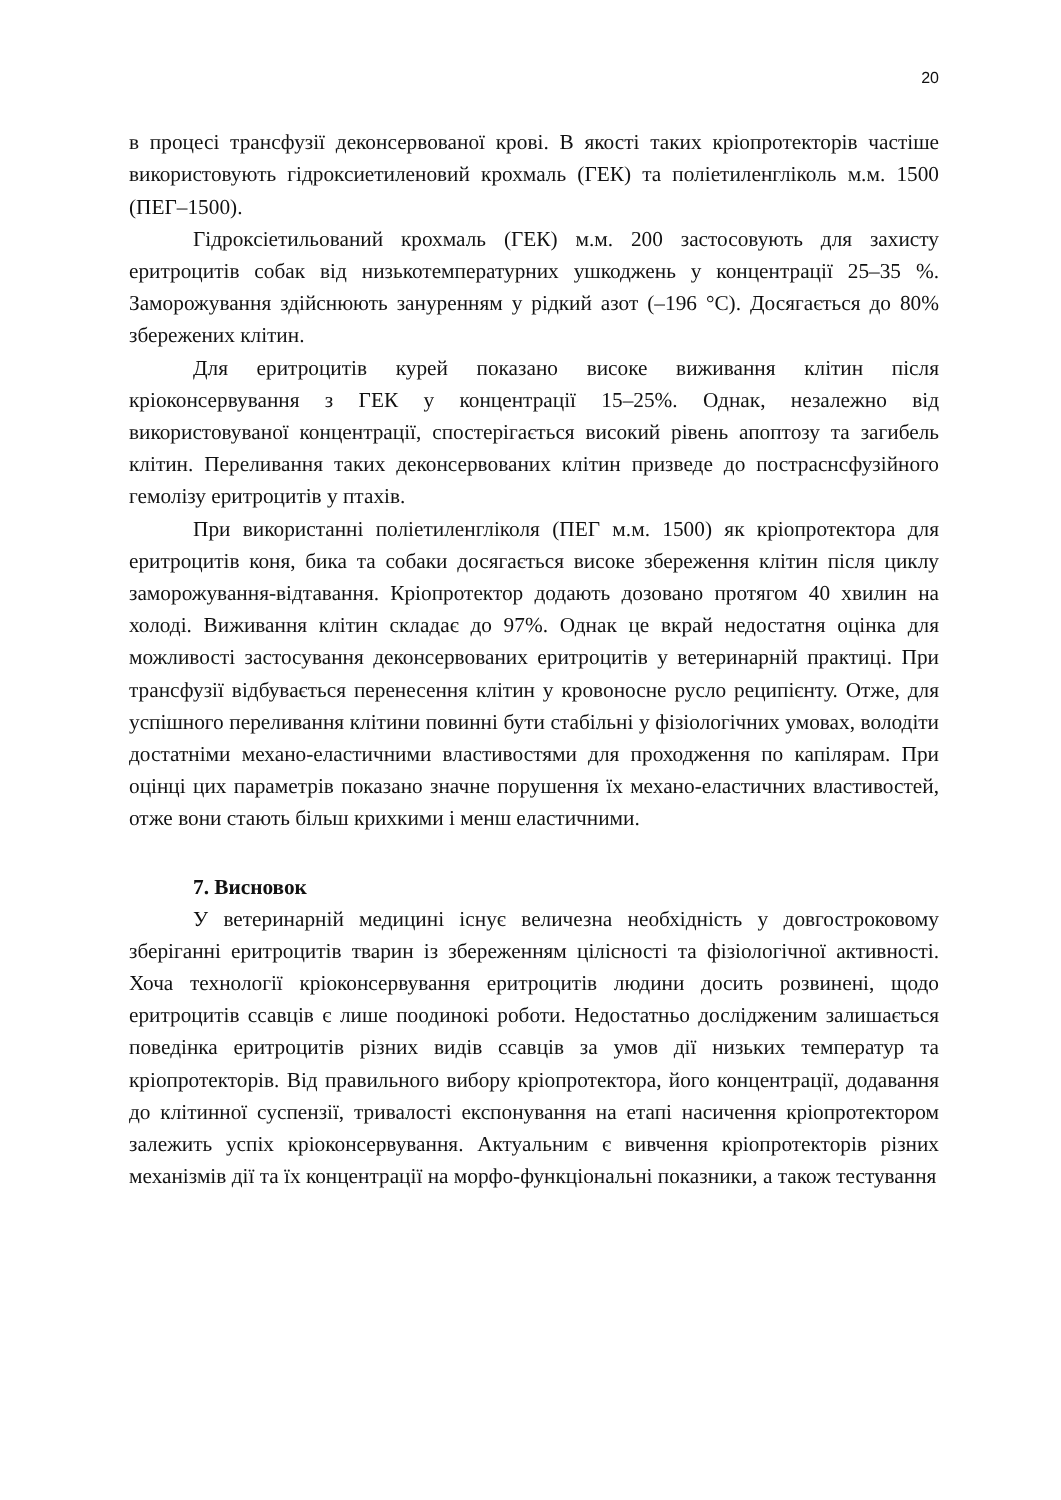20
в процесі трансфузії деконсервованої крові. В якості таких кріопротекторів частіше використовують гідроксиетиленовий крохмаль (ГЕК) та поліетиленгліколь м.м. 1500 (ПЕГ–1500).
Гідроксіетильований крохмаль (ГЕК) м.м. 200 застосовують для захисту еритроцитів собак від низькотемпературних ушкоджень у концентрації 25–35 %. Заморожування здійснюють зануренням у рідкий азот (–196 °С). Досягається до 80% збережених клітин.
Для еритроцитів курей показано високе виживання клітин після кріоконсервування з ГЕК у концентрації 15–25%. Однак, незалежно від використовуваної концентрації, спостерігається високий рівень апоптозу та загибель клітин. Переливання таких деконсервованих клітин призведе до постраснсфузійного гемолізу еритроцитів у птахів.
При використанні поліетиленгліколя (ПЕГ м.м. 1500) як кріопротектора для еритроцитів коня, бика та собаки досягається високе збереження клітин після циклу заморожування-відтавання. Кріопротектор додають дозовано протягом 40 хвилин на холоді. Виживання клітин складає до 97%. Однак це вкрай недостатня оцінка для можливості застосування деконсервованих еритроцитів у ветеринарній практиці. При трансфузії відбувається перенесення клітин у кровоносне русло реципієнту. Отже, для успішного переливання клітини повинні бути стабільні у фізіологічних умовах, володіти достатніми механо-еластичними властивостями для проходження по капілярам. При оцінці цих параметрів показано значне порушення їх механо-еластичних властивостей, отже вони стають більш крихкими і менш еластичними.
7. Висновок
У ветеринарній медицині існує величезна необхідність у довгостроковому зберіганні еритроцитів тварин із збереженням цілісності та фізіологічної активності. Хоча технології кріоконсервування еритроцитів людини досить розвинені, щодо еритроцитів ссавців є лише поодинокі роботи. Недостатньо дослідженим залишається поведінка еритроцитів різних видів ссавців за умов дії низьких температур та кріопротекторів. Від правильного вибору кріопротектора, його концентрації, додавання до клітинної суспензії, тривалості експонування на етапі насичення кріопротектором залежить успіх кріоконсервування. Актуальним є вивчення кріопротекторів різних механізмів дії та їх концентрації на морфо-функціональні показники, а також тестування